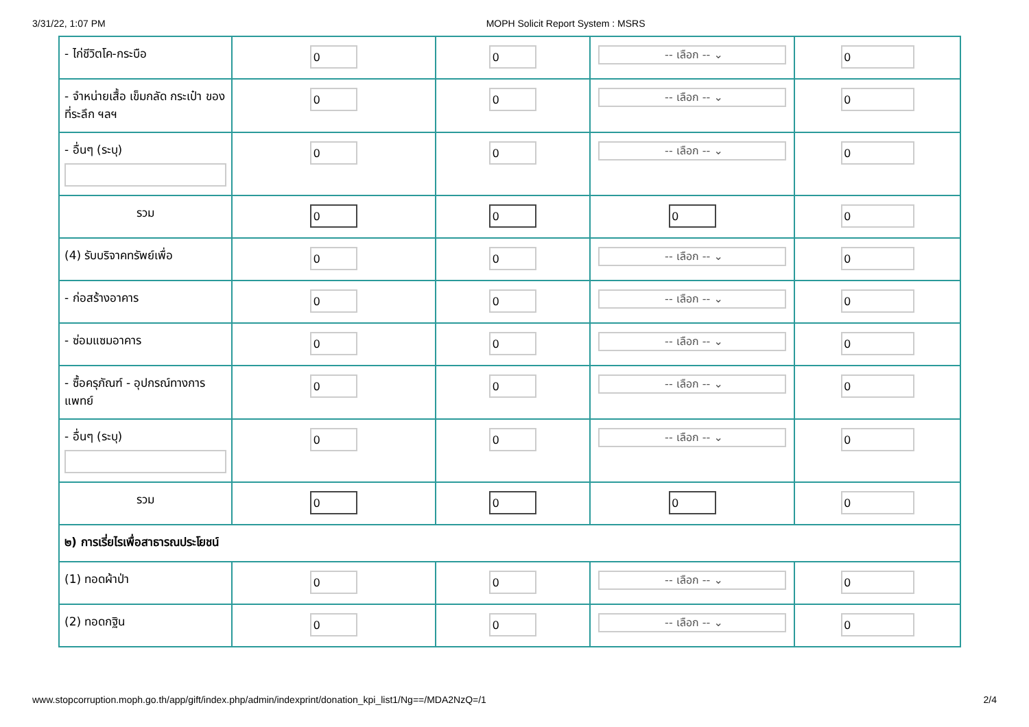3/31/22, 1:07 PM MOPH Solicit Report System : MSRS
| - ไก่ชีวิตโค-กระบือ | 0 | 0 | -- เลือก -- ⌄ | 0 |
| - จำหน่ายเสื้อ เข็มกลัด กระเป๋า ของที่ระลึก ฯลฯ | 0 | 0 | -- เลือก -- ⌄ | 0 |
| - อื่นๆ (ระบุ) | 0 | 0 | -- เลือก -- ⌄ | 0 |
| รวม | 0 | 0 | 0 | 0 |
| (4) รับบริจาคทรัพย์เพื่อ | 0 | 0 | -- เลือก -- ⌄ | 0 |
| - ก่อสร้างอาคาร | 0 | 0 | -- เลือก -- ⌄ | 0 |
| - ซ่อมแซมอาคาร | 0 | 0 | -- เลือก -- ⌄ | 0 |
| - ซื้อครุภัณฑ์ - อุปกรณ์ทางการแพทย์ | 0 | 0 | -- เลือก -- ⌄ | 0 |
| - อื่นๆ (ระบุ) | 0 | 0 | -- เลือก -- ⌄ | 0 |
| รวม | 0 | 0 | 0 | 0 |
| ๒) การเรี่ยไรเพื่อสาธารณประโยชน์ | | | | |
| (1) ทอดผ้าป่า | 0 | 0 | -- เลือก -- ⌄ | 0 |
| (2) ทอดกฐิน | 0 | 0 | -- เลือก -- ⌄ | 0 |
www.stopcorruption.moph.go.th/app/gift/index.php/admin/indexprint/donation_kpi_list1/Ng==/MDA2NzQ=/1 2/4